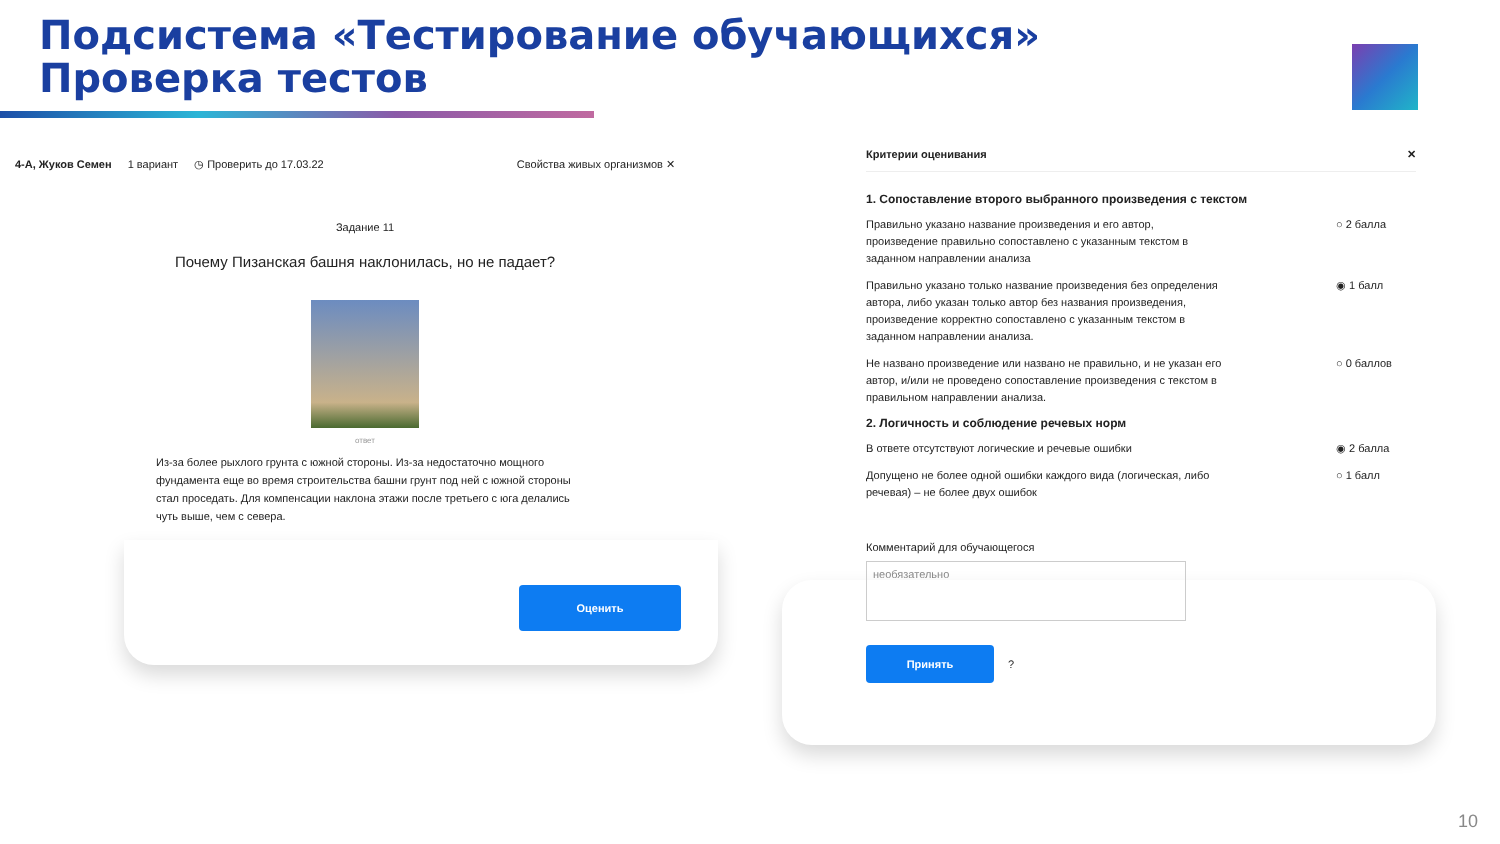Подсистема «Тестирование обучающихся»
Проверка тестов
4-А, Жуков Семен 1 вариант ◷ Проверить до 17.03.22 Свойства живых организмов ✕
Задание 11
Почему Пизанская башня наклонилась, но не падает?
ответ
Из-за более рыхлого грунта с южной стороны. Из-за недостаточно мощного фундамента еще во время строительства башни грунт под ней с южной стороны стал проседать. Для компенсации наклона этажи после третьего с юга делались чуть выше, чем с севера.
Оценить
Критерии оценивания ✕
1. Сопоставление второго выбранного произведения с текстом
Правильно указано название произведения и его автор, произведение правильно сопоставлено с указанным текстом в заданном направлении анализа ○ 2 балла
Правильно указано только название произведения без определения автора, либо указан только автор без названия произведения, произведение корректно сопоставлено с указанным текстом в заданном направлении анализа. ◉ 1 балл
Не названо произведение или названо не правильно, и не указан его автор, и/или не проведено сопоставление произведения с текстом в правильном направлении анализа. ○ 0 баллов
2. Логичность и соблюдение речевых норм
В ответе отсутствуют логические и речевые ошибки ◉ 2 балла
Допущено не более одной ошибки каждого вида (логическая, либо речевая) – не более двух ошибок ○ 1 балл
Комментарий для обучающегося
необязательно
Принять
?
10